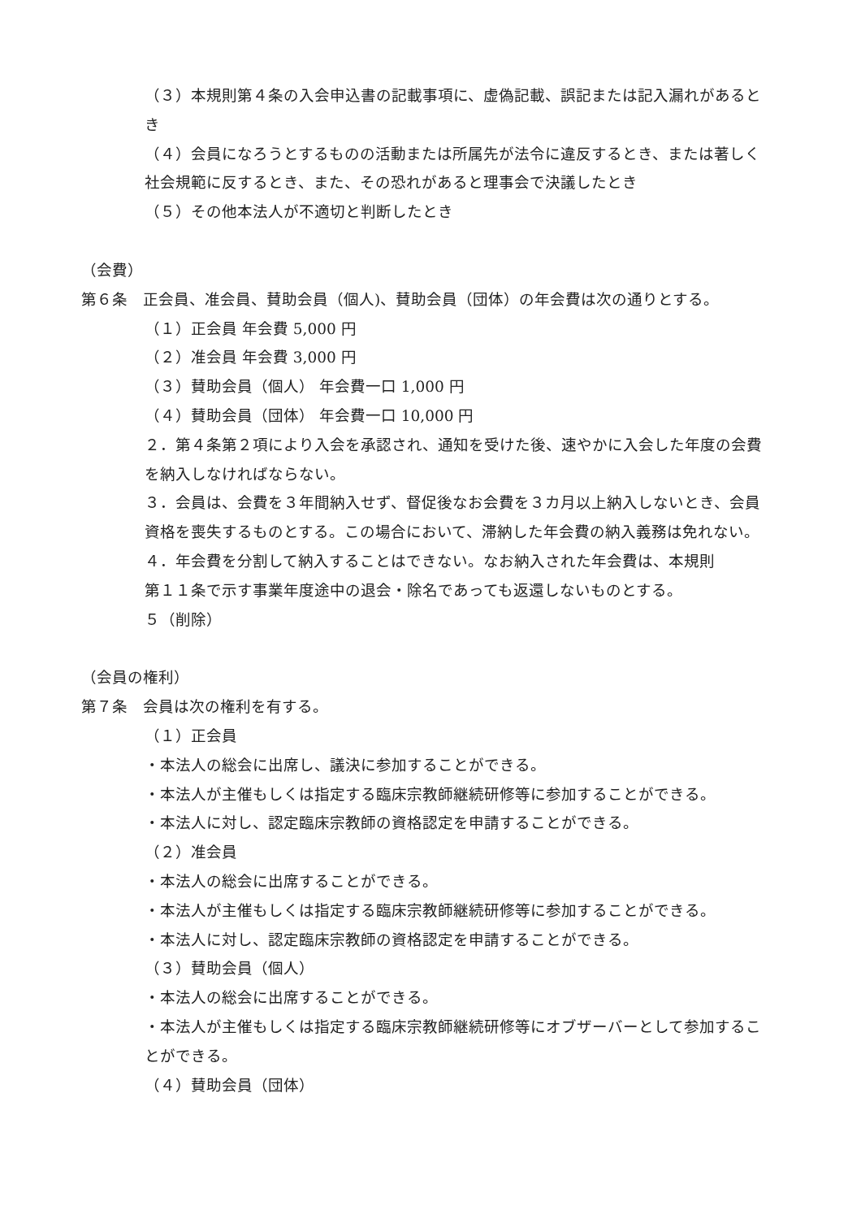（３）本規則第４条の入会申込書の記載事項に、虚偽記載、誤記または記入漏れがあるとき
（４）会員になろうとするものの活動または所属先が法令に違反するとき、または著しく社会規範に反するとき、また、その恐れがあると理事会で決議したとき
（５）その他本法人が不適切と判断したとき
（会費）
第６条　正会員、准会員、賛助会員（個人)、賛助会員（団体）の年会費は次の通りとする。
（１）正会員 年会費 5,000 円
（２）准会員 年会費 3,000 円
（３）賛助会員（個人） 年会費一口 1,000 円
（４）賛助会員（団体） 年会費一口 10,000 円
２．第４条第２項により入会を承認され、通知を受けた後、速やかに入会した年度の会費を納入しなければならない。
３．会員は、会費を３年間納入せず、督促後なお会費を３カ月以上納入しないとき、会員資格を喪失するものとする。この場合において、滞納した年会費の納入義務は免れない。
４．年会費を分割して納入することはできない。なお納入された年会費は、本規則
第１１条で示す事業年度途中の退会・除名であっても返還しないものとする。
５（削除）
（会員の権利）
第７条　会員は次の権利を有する。
（１）正会員
・本法人の総会に出席し、議決に参加することができる。
・本法人が主催もしくは指定する臨床宗教師継続研修等に参加することができる。
・本法人に対し、認定臨床宗教師の資格認定を申請することができる。
（２）准会員
・本法人の総会に出席することができる。
・本法人が主催もしくは指定する臨床宗教師継続研修等に参加することができる。
・本法人に対し、認定臨床宗教師の資格認定を申請することができる。
（３）賛助会員（個人）
・本法人の総会に出席することができる。
・本法人が主催もしくは指定する臨床宗教師継続研修等にオブザーバーとして参加することができる。
（４）賛助会員（団体）